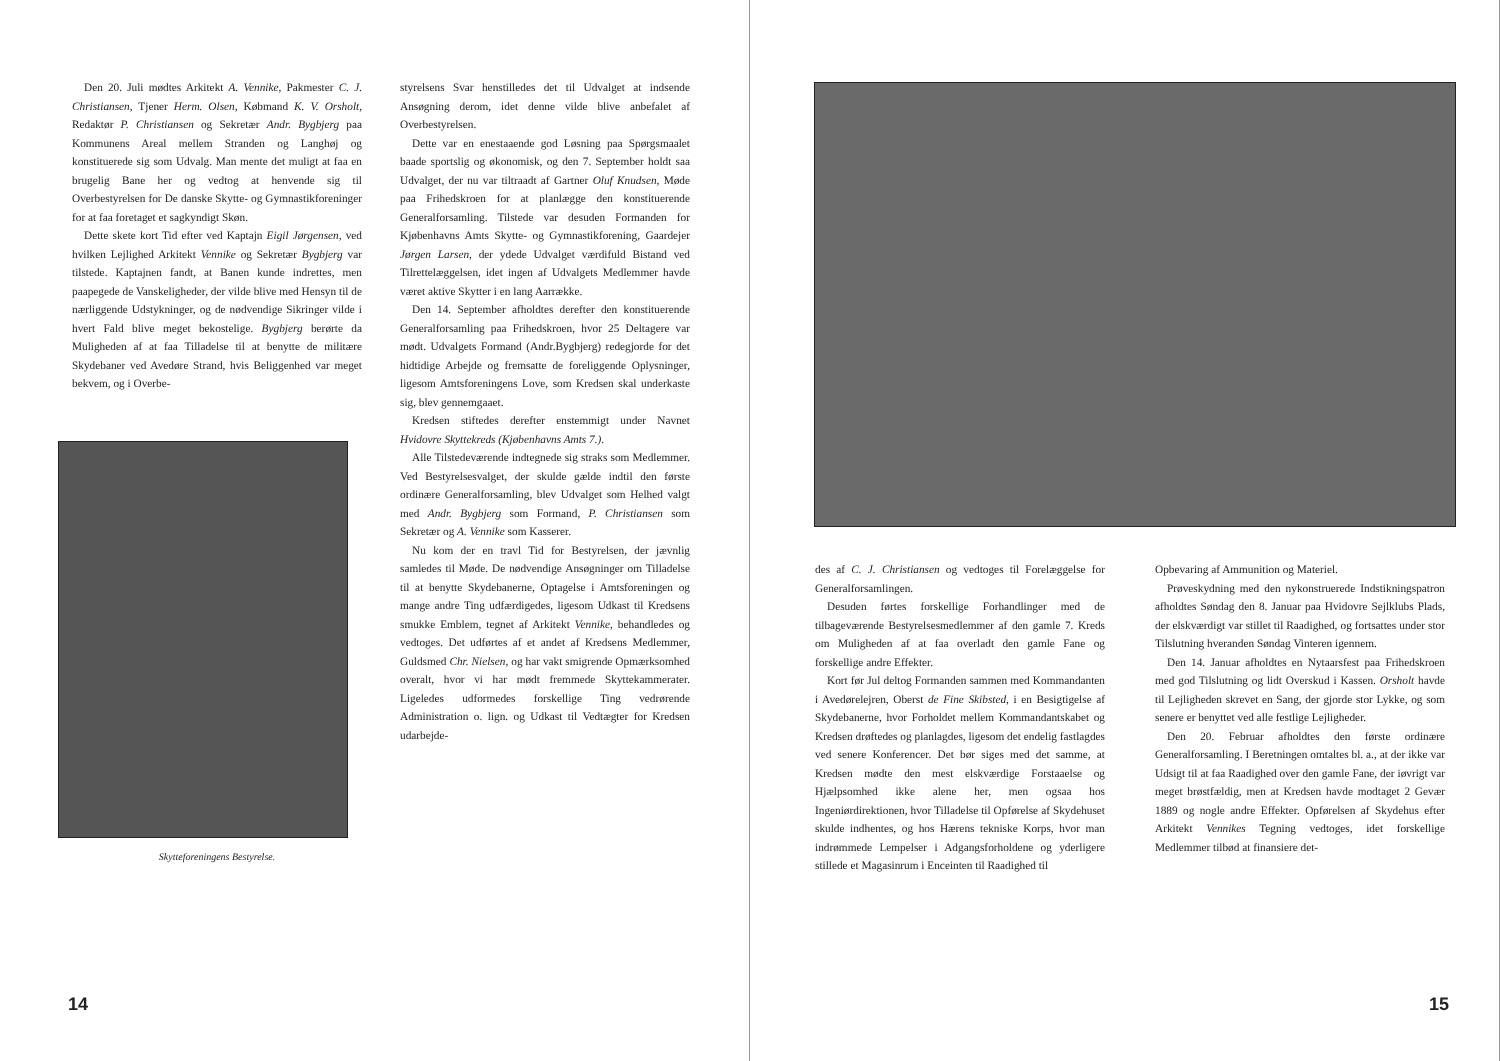Den 20. Juli mødtes Arkitekt A. Vennike, Pakmester C. J. Christiansen, Tjener Herm. Olsen, Købmand K. V. Orsholt, Redaktør P. Christiansen og Sekretær Andr. Bygbjerg paa Kommunens Areal mellem Stranden og Langhøj og konstituerede sig som Udvalg. Man mente det muligt at faa en brugelig Bane her og vedtog at henvende sig til Overbestyrelsen for De danske Skytte- og Gymnastikforeninger for at faa foretaget et sagkyndigt Skøn.
Dette skete kort Tid efter ved Kaptajn Eigil Jørgensen, ved hvilken Lejlighed Arkitekt Vennike og Sekretær Bygbjerg var tilstede. Kaptajnen fandt, at Banen kunde indrettes, men paapegede de Vanskeligheder, der vilde blive med Hensyn til de nærliggende Udstykninger, og de nødvendige Sikringer vilde i hvert Fald blive meget bekostelige. Bygbjerg berørte da Muligheden af at faa Tilladelse til at benytte de militære Skydebaner ved Avedøre Strand, hvis Beliggenhed var meget bekvem, og i Overbe-
Skytteforeningens Bestyrelse.
styrelsens Svar henstilledes det til Udvalget at indsende Ansøgning derom, idet denne vilde blive anbefalet af Overbestyrelsen.
Dette var en enestaaende god Løsning paa Spørgsmaalet baade sportslig og økonomisk, og den 7. September holdt saa Udvalget, der nu var tiltraadt af Gartner Oluf Knudsen, Møde paa Frihedskroen for at planlægge den konstituerende Generalforsamling. Tilstede var desuden Formanden for Kjøbenhavns Amts Skytte- og Gymnastikforening, Gaardejer Jørgen Larsen, der ydede Udvalget værdifuld Bistand ved Tilrettelæggelsen, idet ingen af Udvalgets Medlemmer havde været aktive Skytter i en lang Aarrække.
Den 14. September afholdtes derefter den konstituerende Generalforsamling paa Frihedskroen, hvor 25 Deltagere var mødt. Udvalgets Formand (Andr.Bygbjerg) redegjorde for det hidtidige Arbejde og fremsatte de foreliggende Oplysninger, ligesom Amtsforeningens Love, som Kredsen skal underkaste sig, blev gennemgaaet.
Kredsen stiftedes derefter enstemmigt under Navnet Hvidovre Skyttekreds (Kjøbenhavns Amts 7.).
Alle Tilstedeværende indtegnede sig straks som Medlemmer. Ved Bestyrelsesvalget, der skulde gælde indtil den første ordinære Generalforsamling, blev Udvalget som Helhed valgt med Andr. Bygbjerg som Formand, P. Christiansen som Sekretær og A. Vennike som Kasserer.
Nu kom der en travl Tid for Bestyrelsen, der jævnlig samledes til Møde. De nødvendige Ansøgninger om Tilladelse til at benytte Skydebanerne, Optagelse i Amtsforeningen og mange andre Ting udfærdigedes, ligesom Udkast til Kredsens smukke Emblem, tegnet af Arkitekt Vennike, behandledes og vedtoges. Det udførtes af et andet af Kredsens Medlemmer, Guldsmed Chr. Nielsen, og har vakt smigrende Opmærksomhed overalt, hvor vi har mødt fremmede Skyttekammerater. Ligeledes udformedes forskellige Ting vedrørende Administration o. lign. og Udkast til Vedtægter for Kredsen udarbejde-
14
des af C. J. Christiansen og vedtoges til Forelæggelse for Generalforsamlingen.
Desuden førtes forskellige Forhandlinger med de tilbageværende Bestyrelsesmedlemmer af den gamle 7. Kreds om Muligheden af at faa overladt den gamle Fane og forskellige andre Effekter.
Kort før Jul deltog Formanden sammen med Kommandanten i Avedørelejren, Oberst de Fine Skibsted, i en Besigtigelse af Skydebanerne, hvor Forholdet mellem Kommandantskabet og Kredsen drøftedes og planlagdes, ligesom det endelig fastlagdes ved senere Konferencer. Det bør siges med det samme, at Kredsen mødte den mest elskværdige Forstaaelse og Hjælpsomhed ikke alene her, men ogsaa hos Ingeniørdirektionen, hvor Tilladelse til Opførelse af Skydehuset skulde indhentes, og hos Hærens tekniske Korps, hvor man indrømmede Lempelser i Adgangsforholdene og yderligere stillede et Magasinrum i Enceinten til Raadighed til
Opbevaring af Ammunition og Materiel.
Prøveskydning med den nykonstruerede Indstikningspatron afholdtes Søndag den 8. Januar paa Hvidovre Sejlklubs Plads, der elskværdigt var stillet til Raadighed, og fortsattes under stor Tilslutning hveranden Søndag Vinteren igennem.
Den 14. Januar afholdtes en Nytaarsfest paa Frihedskroen med god Tilslutning og lidt Overskud i Kassen. Orsholt havde til Lejligheden skrevet en Sang, der gjorde stor Lykke, og som senere er benyttet ved alle festlige Lejligheder.
Den 20. Februar afholdtes den første ordinære Generalforsamling. I Beretningen omtaltes bl. a., at der ikke var Udsigt til at faa Raadighed over den gamle Fane, der iøvrigt var meget brøstfældig, men at Kredsen havde modtaget 2 Gevær 1889 og nogle andre Effekter. Opførelsen af Skydehus efter Arkitekt Vennikes Tegning vedtoges, idet forskellige Medlemmer tilbød at finansiere det-
15